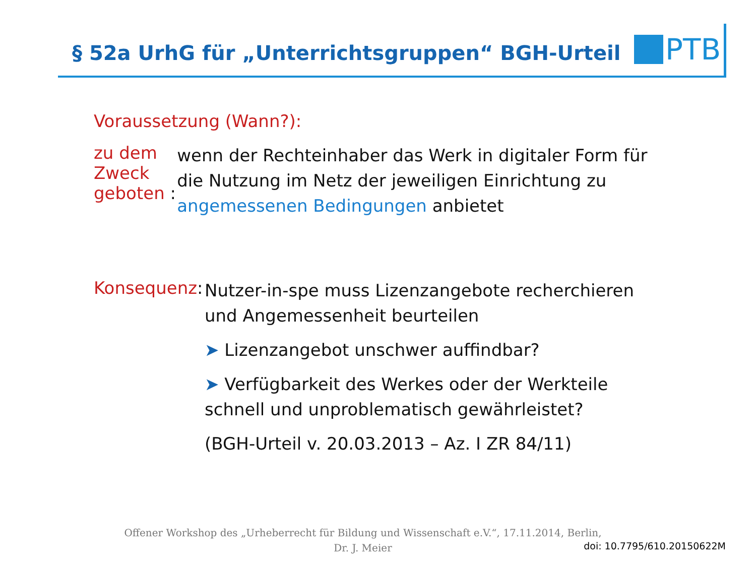§ 52a UrhG für „Unterrichtsgruppen“ BGH-Urteil
PTB
Voraussetzung (Wann?):
zu dem Zweck geboten :
wenn der Rechteinhaber das Werk in digitaler Form für die Nutzung im Netz der jeweiligen Einrichtung zu angemessenen Bedingungen anbietet
Konsequenz:
Nutzer-in-spe muss Lizenzangebote recherchieren und Angemessenheit beurteilen
➤ Lizenzangebot unschwer auffindbar?
➤ Verfügbarkeit des Werkes oder der Werkteile schnell und unproblematisch gewährleistet?
(BGH-Urteil v. 20.03.2013 – Az. I ZR 84/11)
Offener Workshop des „Urheberrecht für Bildung und Wissenschaft e.V.“, 17.11.2014, Berlin,
Dr. J. Meier
doi: 10.7795/610.20150622M